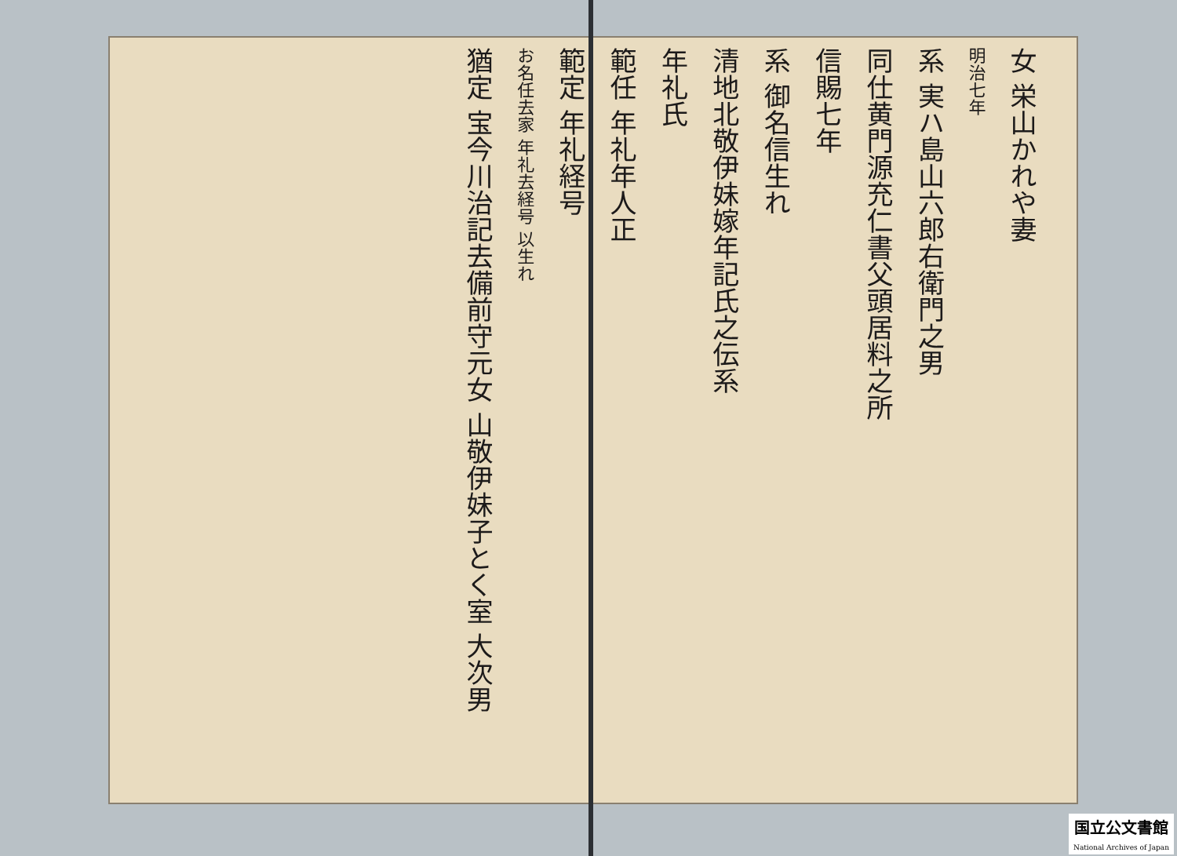女 栄山かれや妻
明治七年
系 実ハ島山六郎右衛門之男
同仕黄門源充仁書父頭居料之所
信賜七年
系 御名信生れ
清地北敬伊妹嫁年記氏之伝系
年礼氏
範任 年礼年人正
範定 年礼経号
お名任去家 年礼去経号 以生れ
猶定 宝今川治記去備前守元女 山敬伊妹子とく室 大次男
国立公文書館
National Archives of Japan